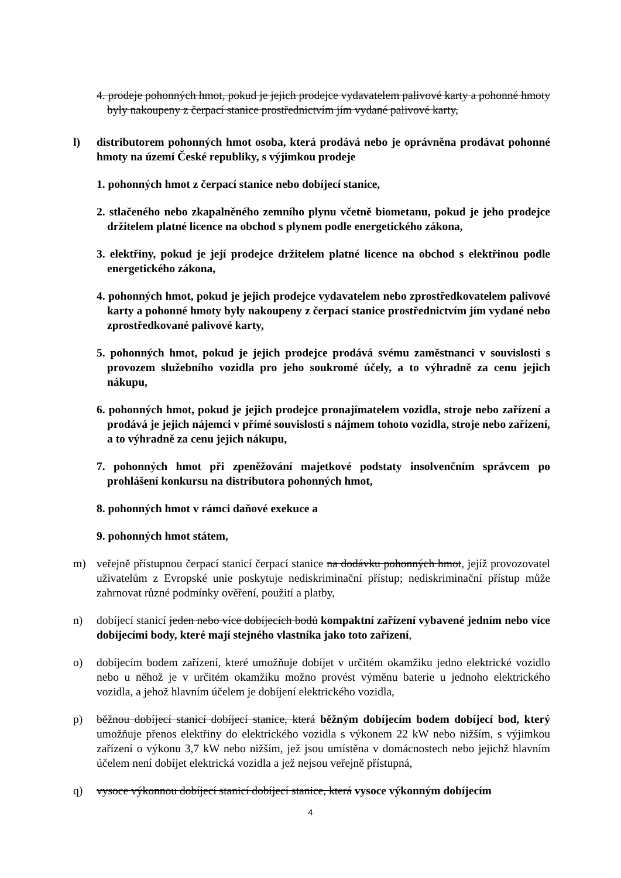4. prodeje pohonných hmot, pokud je jejich prodejce vydavatelem palivové karty a pohonné hmoty byly nakoupeny z čerpací stanice prostřednictvím jím vydané palivové karty,
l) distributorem pohonných hmot osoba, která prodává nebo je oprávněna prodávat pohonné hmoty na území České republiky, s výjimkou prodeje
1. pohonných hmot z čerpací stanice nebo dobíjecí stanice,
2. stlačeného nebo zkapalněného zemního plynu včetně biometanu, pokud je jeho prodejce držitelem platné licence na obchod s plynem podle energetického zákona,
3. elektřiny, pokud je její prodejce držitelem platné licence na obchod s elektřinou podle energetického zákona,
4. pohonných hmot, pokud je jejich prodejce vydavatelem nebo zprostředkovatelem palivové karty a pohonné hmoty byly nakoupeny z čerpací stanice prostřednictvím jím vydané nebo zprostředkované palivové karty,
5. pohonných hmot, pokud je jejich prodejce prodává svému zaměstnanci v souvislosti s provozem služebního vozidla pro jeho soukromé účely, a to výhradně za cenu jejich nákupu,
6. pohonných hmot, pokud je jejich prodejce pronajímatelem vozidla, stroje nebo zařízení a prodává je jejich nájemci v přímé souvislosti s nájmem tohoto vozidla, stroje nebo zařízení, a to výhradně za cenu jejich nákupu,
7. pohonných hmot při zpeněžování majetkové podstaty insolvenčním správcem po prohlášení konkursu na distributora pohonných hmot,
8. pohonných hmot v rámci daňové exekuce a
9. pohonných hmot státem,
m) veřejně přístupnou čerpací stanicí čerpací stanice na dodávku pohonných hmot, jejíž provozovatel uživatelům z Evropské unie poskytuje nediskriminační přístup; nediskriminační přístup může zahrnovat různé podmínky ověření, použití a platby,
n) dobíjecí stanicí jeden nebo více dobíjecích bodů kompaktní zařízení vybavené jedním nebo více dobíjecími body, které mají stejného vlastníka jako toto zařízení,
o) dobíjecím bodem zařízení, které umožňuje dobíjet v určitém okamžiku jedno elektrické vozidlo nebo u něhož je v určitém okamžiku možno provést výměnu baterie u jednoho elektrického vozidla, a jehož hlavním účelem je dobíjení elektrického vozidla,
p) běžnou dobíjecí stanicí dobíjecí stanice, která běžným dobíjecím bodem dobíjecí bod, který umožňuje přenos elektřiny do elektrického vozidla s výkonem 22 kW nebo nižším, s výjimkou zařízení o výkonu 3,7 kW nebo nižším, jež jsou umístěna v domácnostech nebo jejichž hlavním účelem není dobíjet elektrická vozidla a jež nejsou veřejně přístupná,
q) vysoce výkonnou dobíjecí stanicí dobíjecí stanice, která vysoce výkonným dobíjecím
4